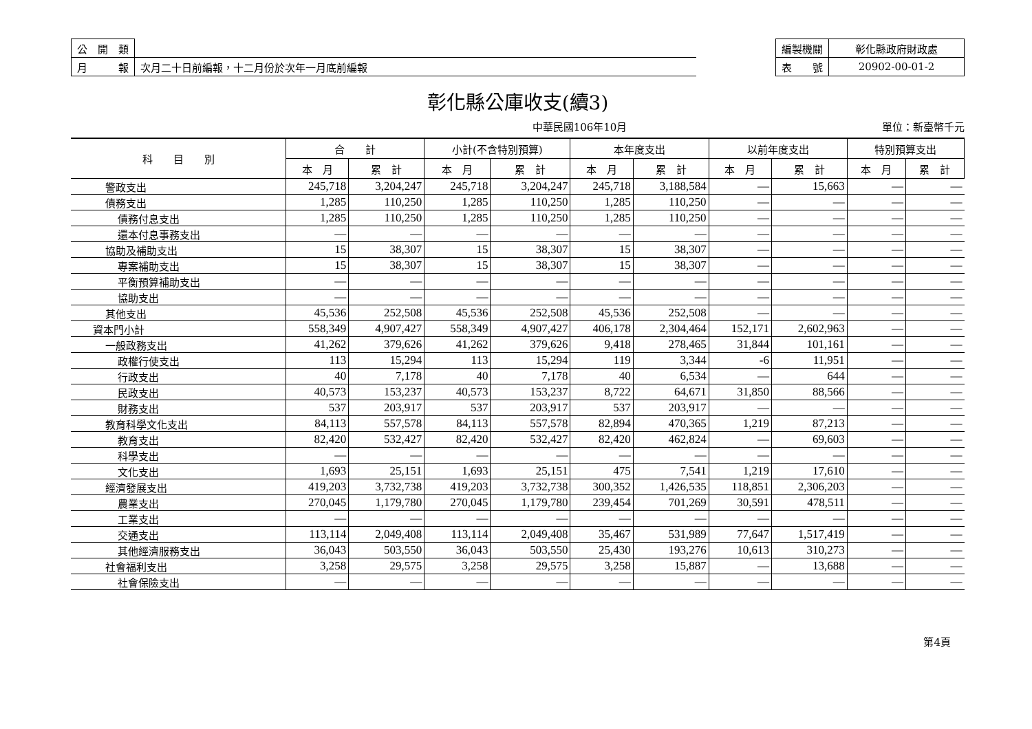| 公 開 類 | |
| 月 報 | 次月二十日前編報，十二月份於次年一月底前編報 |
| 編製機關 | 彰化縣政府財政處 |
| 表 號 | 20902-00-01-2 |
彰化縣公庫收支(續3)
中華民國106年10月 單位：新臺幣千元
| 科 目 別 | 合 計 | | 小計(不含特別預算) | | 本年度支出 | | 以前年度支出 | | 特別預算支出 | |
| --- | --- | --- | --- | --- | --- | --- | --- | --- | --- | --- |
| | 本 月 | 累 計 | 本 月 | 累 計 | 本 月 | 累 計 | 本 月 | 累 計 | 本 月 | 累 計 |
| 警政支出 | 245,718 | 3,204,247 | 245,718 | 3,204,247 | 245,718 | 3,188,584 | — | 15,663 | — | — |
| 債務支出 | 1,285 | 110,250 | 1,285 | 110,250 | 1,285 | 110,250 | — | — | — | — |
| 債務付息支出 | 1,285 | 110,250 | 1,285 | 110,250 | 1,285 | 110,250 | — | — | — | — |
| 還本付息事務支出 | — | — | — | — | — | — | — | — | — | — |
| 協助及補助支出 | 15 | 38,307 | 15 | 38,307 | 15 | 38,307 | — | — | — | — |
| 專案補助支出 | 15 | 38,307 | 15 | 38,307 | 15 | 38,307 | — | — | — | — |
| 平衡預算補助支出 | — | — | — | — | — | — | — | — | — | — |
| 協助支出 | — | — | — | — | — | — | — | — | — | — |
| 其他支出 | 45,536 | 252,508 | 45,536 | 252,508 | 45,536 | 252,508 | — | — | — | — |
| 資本門小計 | 558,349 | 4,907,427 | 558,349 | 4,907,427 | 406,178 | 2,304,464 | 152,171 | 2,602,963 | — | — |
| 一般政務支出 | 41,262 | 379,626 | 41,262 | 379,626 | 9,418 | 278,465 | 31,844 | 101,161 | — | — |
| 政權行使支出 | 113 | 15,294 | 113 | 15,294 | 119 | 3,344 | -6 | 11,951 | — | — |
| 行政支出 | 40 | 7,178 | 40 | 7,178 | 40 | 6,534 | — | 644 | — | — |
| 民政支出 | 40,573 | 153,237 | 40,573 | 153,237 | 8,722 | 64,671 | 31,850 | 88,566 | — | — |
| 財務支出 | 537 | 203,917 | 537 | 203,917 | 537 | 203,917 | — | — | — | — |
| 教育科學文化支出 | 84,113 | 557,578 | 84,113 | 557,578 | 82,894 | 470,365 | 1,219 | 87,213 | — | — |
| 教育支出 | 82,420 | 532,427 | 82,420 | 532,427 | 82,420 | 462,824 | — | 69,603 | — | — |
| 科學支出 | — | — | — | — | — | — | — | — | — | — |
| 文化支出 | 1,693 | 25,151 | 1,693 | 25,151 | 475 | 7,541 | 1,219 | 17,610 | — | — |
| 經濟發展支出 | 419,203 | 3,732,738 | 419,203 | 3,732,738 | 300,352 | 1,426,535 | 118,851 | 2,306,203 | — | — |
| 農業支出 | 270,045 | 1,179,780 | 270,045 | 1,179,780 | 239,454 | 701,269 | 30,591 | 478,511 | — | — |
| 工業支出 | — | — | — | — | — | — | — | — | — | — |
| 交通支出 | 113,114 | 2,049,408 | 113,114 | 2,049,408 | 35,467 | 531,989 | 77,647 | 1,517,419 | — | — |
| 其他經濟服務支出 | 36,043 | 503,550 | 36,043 | 503,550 | 25,430 | 193,276 | 10,613 | 310,273 | — | — |
| 社會福利支出 | 3,258 | 29,575 | 3,258 | 29,575 | 3,258 | 15,887 | — | 13,688 | — | — |
| 社會保險支出 | — | — | — | — | — | — | — | — | — | — |
第4頁